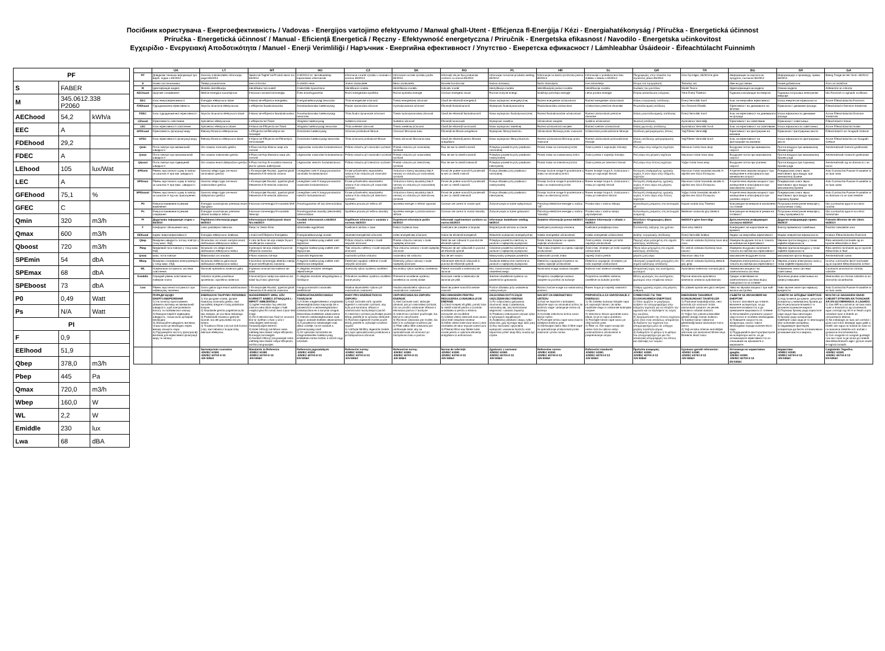Посібник користувача - Енергоефективність / Vadovas - Energijos vartojimo efektyvumo / Manwal għall-Utent - Effiċjenza fl-Enerġija / Kézi - Energiahatékonyság / Příručka - Energetická účinnost
Príručka - Energetická účinnosť / Manual - Eficiență Energetică / Ręczny - Efektywność energetyczna / Priručnik - Energetska efikasnost / Navodilo - Energetska učinkovitost
Εγχειρίδιο - Ενεργειακή Αποδοτικότητα / Manuel - Enerji Verimliliği / Наръчник - Енергийна ефективност / Упутство - Енеретска ефикасност / Lámhleabhar Úsáideoir - Éifeachtúlacht Fuinnimh
| PF | | |
| --- | --- | --- |
| S | FABER | |
| M | 345.0612.338 P2060 | |
| AEChood | 54,2 | kWh/a |
| EEC | A | |
| FDEhood | 29,2 | |
| FDEC | A | |
| LEhood | 105 | lux/Wat |
| LEC | A | |
| GFEhood | 75,1 | % |
| GFEC | C | |
| Qmin | 320 | m3/h |
| Qmax | 600 | m3/h |
| Qboost | 720 | m3/h |
| SPEmin | 54 | dbA |
| SPEmax | 68 | dbA |
| SPEboost | 73 | dbA |
| P0 | 0,49 | Watt |
| Ps | N/A | Watt |
| PI | | |
| F | 0,9 | |
| EElhood | 51,9 | |
| Qbep | 378,0 | m3/h |
| Pbep | 445 | Pa |
| Qmax | 720,0 | m3/h |
| Wbep | 160,0 | W |
| WL | 2,2 | W |
| Emiddle | 230 | lux |
| Lwa | 68 | dBA |
| | UA | LT | MT | HU | CZ | SK | RO | PL | HR | SL | GR | TR | BG | SR | GA |
| --- | --- | --- | --- | --- | --- | --- | --- | --- | --- | --- | --- | --- | --- | --- | --- |
| PF | Довідкова технічна інформація про виріб, згідно з 65/2014 | Gaminio mikrokortelės informacija pagal 65/2014 | Skeda tat-Tagħrif tal-Prodott skont nru 65/2014 | A 65/2014 sz. termékadatlap kapcsolatos információk | Informace o kartě výrobku v souladu s normou 65/2014 | Informácie na liste výrobku podľa 65/2014 | Informații de pe fișa produsului conform cu norma 65/2014 | Informacje na karcie produktu według 65/2014 | Informacije na kartici proizvoda prema 65/2014 | Informacije o podatkovnem listu izdelka v skladu s 65/2014 | Πληροφορίες στην πλακέτα του προϊόντος βάσει 65/2014 | Ürün fişi bilgisi, 65/2014'e göre | Информация за картата на продукта, съгласно 65/2014 | Информација о производу, према 65/2014 | Bileog Táirge de réir Uimh. 65/2014 |
| S | Назва постачальника | Tiekėjo pavadinimas | Isem il-fornitur | A szállító neve | Jméno dodavatele | Meno dodávateľa | Numele furnizorului | Nazwa dostawcy | Naziv dobavljača | Ime dobavitelja | Όνομα του προμηθευτή | Tedarikçi adı | Име на доставчик | Назив добављача | Ainm an tsoláthraí |
| M | Ідентифікація моделі | Modelio identifikacija | Identifikatur tal-mudell | A készülék típusszáma | Identifikace modelu | Identifikácia modelu | Indicativ model | Identyfikacja modelu | Identifikacijski podaci modela | Identifikacija modela | Κωδικός του μοντέλου | Model Tanımı | Идентификация на модела | Ознака модела | Aitheantóir an mhúnla |
| AEChood | Щорічне споживання | Metinis energijos suvartojimas | Il-konsum annwali tal-enerġija | Éves áramfogyasztás | Roční energetická spotřeba | Ročná spotreba energie | Consum energetic anual | Roczne zużycie energii | Godišnja potrošnja energije | Letna poraba energije | Ετήσια κατανάλωση ενέργειας | Yıllık Enerji Tüketimi | Годишна консумация на енергия | Годишња потрошња електричне енергије | Ídiú Fuinnimh in aghaidh na Bliana |
| EEC | Клас енергоефективності | Energijos efektyvumo klasė | Il-klassi tal-effiċjenza enerġetika | Energiahatékonysági besorolás | Třída energetické účinnosti | Trieda energetickej účinnosti | Clasă de eficiență energetică | Klasa wydajności energetycznej | Razred energetske učinkovitosti | Razred energetske učinkovitosti | Κλάση ενεργειακής απόδοσης | Enerji Verimlilik Sınıfı | Клас на енергийна ефективност | Класа енергетске ефикасности | Aicme Éifeachtúlachta Fuinnimh |
| FDEhood | Гідродинамічна ефективність | Skysčio dinaminis efektyvumas | L-effiċjenza fluwidodinamika | Áramlásdinamikai hatékonyság | Fluidní dynamická účinnost | Hydrodynamická účinnosť | Eficiență fluidodinamică | Wydajność fluidodynamiczna | Fluidodinamička učinkovitost | Učinkovitost pretočne dinamike | Ρευστοδυναμική απόδοση | Sıvı Dinamik Etkinlik | Ефективност на динамиката на флуида | Ефикасност динамике флуида | Éifeachtúlacht Dinimice Sreabháin |
| FDEC | Клас гідродинамічної ефективності | Skysčio dinaminio efektyvumo klasė | Il-klassi tal-effiċjenza fluwidodinamika | Áramlásdinamikai hatékonysági besorolás | Třída fluidní dynamické účinnosti | Trieda hydrodynamickej účinnosti | Clasă de eficiență fluidodinamică | Klasa wydajności fluidodynamicznej | Razred fluidodinamičke učinkovitosti | Razred učinkovitosti pretočne dinamike | Κλάση ρευστοδυναμικής απόδοσης | Enerji Verimlilik Sınıfı | Клас на ефективност на динамиката на флуида | Класа ефикасности динамике флуида | Aicme Éifeachtúlachta Dinimice Sreabháin |
| LEhood | Ефективність освітлення | Apšvietimo efektyvumas | L-effiċjenza tat-Tidwil | Világítási hatékonyság | Světelná účinnost | Svetelná účinnosť | Eficiență luminoasă | Wydajność świetlna | Učinkovitost rasvjete | Svetilna učinkovitost | Φωτεινή απόδοση | Aydınlatma Verimliliği | Ефективност на осветяване | Ефикасност осветљења | Éifeachtúlacht Solais |
| LEC | Клас ефективності освітлення | Apšvietimo efektyvumo klasė | Il-Klassi tal-Effiċjenza tat-Tidwil | Világítási hatékonysági besorolás | Třída světelné účinnosti | Trieda svetelnej účinnosti | Clasă de eficiență luminoasă | Klasa wydajności świetlnej | Razred učinkovitosti rasvjete | Razred svetilne učinkovitosti | Κλάση φωτεινής απόδοσης | Aydınlatma Verimlilik Sınıfı | Клас на ефективност на осветяване | Класа ефикасности осветљења | Aicme Éifeachtúlachta Solais |
| GFEhood | Ефективність фільтрації жиру | Riebalų filtravimo efektyvumas | L-Effiċjenza tal-Filtrazzjoni tal-Grassijiet | Zsírszűrési hatékonyság | Účinnost protitukové filtrace | Účinnosť filtrovania tuku | Eficiență de filtrare antigrăsimi | Wydajność filtracji tłuszczu | Učinkovitost filtriranja protiv masnoće | Učinkovitost protimaščobne filtracije | Απόδοση φιλτραρίσματος λίπους | Yağ Filtresi Verimliliği | Ефективност на филтриране на мазнини | Ефикасност филтрирања масти | Éifeachtúlacht um Scagadh Gréisce |
| GFEC | Клас ефективності фільтрації жиру | Riebalų filtravimo efektyvumo klasė | Il-Klassi tal-Effiċjenza tal-Filtrazzjoni tal-Grassijiet | Zsírszűrési hatékonysági besorolás | Třída účinnosti protitukové filtrace | Trieda účinnosti filtrovania tuku | Clasă de eficiență pentru filtrarea antigrăsimi | Klasa wydajności filtracji tłuszczu | Razred učinkovitosti filtriranja protiv masnoće | Razred učinkovitosti protimaščobne filtracije | Κλάση απόδοσης φιλτραρίσματος λίπους | Yağ Filtresi Verimlilik Sınıfı | Клас на ефективност на филтриране на мазнини | Класа ефикасности филтрирања масти | Aicme Éifeachtúlachta um Scagadh Gréisce |
| Qmin | Потік повітря при мінімальній швидкості | Oro srautas minimaliu greičiu | Il-Fluss tal-Arja Minimu waqt użu normali | Légáramlás minimális fordulatszámon | Průtok vzduchu při minimální rychlosti | Prietok vzduchu pri minimálnej rýchlosti | Flux de aer la viteză minimă | Przepływ powietrza przy prędkości minimalnej | Protok zraka na minimalnoj brzini | Zračni pretok z najmanjšo hitrostjo | Ροή αέρα στην ελάχιστη ταχύτητα | Minimum hızda hava akışı | Въздушен поток при минимална скорост | Проток ваздуха при минималној брзини рада | Aershreabhadh Íosta le gnáthúsáid |
| Qmax | Потік повітря при максимальній швидкості | Oro srautas maksimaliu greičiu | Il-Fluss tal-Arja Massimu waqt użu normali | Légáramlás maximális fordulatszámon | Průtok vzduchu při maximální rychlosti | Prietok vzduchu pri maximálnej rýchlosti | Flux de aer la viteză maximă | Przepływ powietrza przy prędkości maksymalnej | Protok zraka na maksimalnoj brzini | Zračni pretok z največjo hitrostjo | Ροή αέρα στη μέγιστη ταχύτητα | Maximum hızda hava akışı | Въздушен поток при максимална скорост | Проток ваздуха при максималној брзини рада | Aershreabhadh Uasta le gnáthúsáid |
| Qboost | Потік повітря при підвищеній швидкості | Oro srautas esant didėjančiam greičiui | Il-Fluss tal-Arja fil-modalità intensiva jew ta' qawwa addizzjonali | Légáramlás intenzív fordulatszámon | Průtok vzduchu při intenzivní rychlosti | Prietok vzduchu pri intenzívnej rýchlosti | Flux de aer la viteză intensivă | Przepływ powietrza przy prędkości intensywnej | Protok zraka na intenzivnoj brzini | Zračni pretok pri intenzivni hitrosti | Ροή αέρα στην έντονη ταχύτητα | Yoğun hızda hava akışı | Въздушен поток при усилена скорост | Проток ваздуха при појачаној брзини рада | Aershreabhadh ag an diansocrú / an socrú |
| SPEmin | Рівень акустичного шуму в повітрі за шкалою А при мін. швидкості. | Garsinio slėgio lygis ore esant minimaliam greičiui | L-Emissjonijiet Akustiċi, ippeżati għall-frekwenza A fil-veloċità minima | Levegőben mért A hangnyomásszint minimális fordulatszámon | Emise průměrného akustického výkonu A do vzduchu při minimální rychlosti | Vzduchom šírený akustický tlak A meraný vo vzduchu pri minimálnej rýchlosti | Emisii de putere sonoră A ponderată la aer cu viteză minimă | Emisja dźwięku przy prędkości minimalnej | Emisija zvučne snage A-ponderirane u zraku na minimalnoj brzini | Raven emisije hrupa A, izračunana v zraku pri najmanjši hitrosti | Εκπομπή σταθμισμένης ηχητικής ισχύος A στον αέρα στην ελάχιστη ταχύτητα | Minimum hızda havadaki akustik A-ağırlıklı ses Gücü Emisyonu | A-претеглена звукова мощност при изхвърляне в атмосферата при минимална скорост | Пондерисана снага звука емитованог кроз ваздух при минималној брзини | Astú Cumhachta Fuaime A-ualaithe ar an luas íosta |
| SPEmax | Рівень акустичного шуму в повітрі за шкалою А при макс. швидкості. | Garsinio slėgio lygis ore esant maksimaliam greičiui | L-Emissjonijiet Akustiċi, ippeżati għall-frekwenza A fil-veloċità massima | Levegőben mért A hangnyomásszint maximális fordulatszámon | Emise průměrného akustického výkonu A do vzduchu při maximální rychlosti | Vzduchom šírený akustický tlak A meraný vo vzduchu pri maximálnej rýchlosti | Emisii de putere sonoră A ponderată la aer cu viteză maximă | Emisja dźwięku przy prędkości maksymalnej | Emisija zvučne snage A-ponderirane u zraku na maksimalnoj brzini | Raven emisije hrupa A, izračunana v zraku pri največji hitrosti | Εκπομπή σταθμισμένης ηχητικής ισχύος A στον αέρα στη μέγιστη ταχύτητα | Maximum hızda havadaki akustik A-ağırlıklı ses Gücü Emisyonu | A-претеглена звукова мощност при изхвърляне в атмосферата при максимална скорост | Пондерисана снага звука емитованог кроз ваздух при максималној брзини | Astú Cumhachta Fuaime A-ualaithe ar an luas uasta |
| SPEboost | Рівень акустичного шуму в повітрі за шкалою А під час прискорення. | Garsinio slėgio lygis ore esant didėjančiam greičiui | L-Emissjonijiet Akustiċi, ippeżati għall-frekwenza A fil-veloċità intensiva | Levegőben mért A hangnyomásszint intenzív fordulatszámon | Emise průměrného akustického výkonu A do vzduchu při intenzivní rychlosti | Vzduchom šírený akustický tlak A meraný vo vzduchu pri intenzívnej rýchlosti | Emisii de putere sonoră A ponderată la aer cu viteză intensivă | Emisja dźwięku przy prędkości intensywnej | Emisija zvučne snage A-ponderirane u zraku na intenzivnoj brzini | Raven emisije hrupa A, izračunana v zraku pri intenzivni hitrosti | Εκπομπή σταθμισμένης ηχητικής ισχύος A στον αέρα στην έντονη ταχύτητα | Yoğun hızda havadaki akustik A-ağırlıklı ses Gücü Emisyonu | A-претеглена звукова мощност при изхвърляне в атмосферата при усилена скорост | Пондерисана снага звука емитованог кроз ваздух при појачаној брзини | Astú Cumhachta Fuaime A-ualaithe ar an dianluas nó an luas treisithe |
| P0 | Енергоспоживання в режимі вимкнення | Energijos suvartojimas prietaisui esant išjungtam | Il-konsum tal-enerġija fil-modalità Mitfi | Áramfogyasztás off (ki) üzemmódban | Spotřeba proudu při režimu off | Spotreba energie v režime vypnutia | Consum de curent în modul oprit | Zużycie prądu w trybie wyłączonym | Potrošnja električne energije u načinu "off" | Poraba toka v načinu izklopa | Κατανάλωση ρεύματος στη λειτουργία off | Kapalı modda Güç Tüketimi | Консумация на енергия в изключено състояние | Потрошња електричне енергије у искљученом стању | Ídiú cumhachta agus é sa mhód múchta |
| Ps | Енергоспоживання в режимі очікування | Energijos suvartojimas prietaisui dirbant budėjimo režimu | Il-konsum tal-enerġija fil-modalità Stennija | Áramfogyasztás standby (készenléti) üzemmódban | Spotřeba proudu při režimu standby | Spotreba energie v pohotovostnom režime | Consum de curent în modul standby | Zużycie prądu w trybie gotowości | Potrošnja električne energije u načinu "standby" | Poraba toka v načinu stanja pripravljenosti | Κατανάλωση ρεύματος στη λειτουργία αναμονής | Bekleme modunda güç tüketimi | Консумация на енергия в режим на готовност | Потрошња електричне енергије у стању приправности | Ídiú cumhachta agus é sa mhód fuireachais |
| PI | Додаткова інформація згідно з 66/2014 | Papildoma informacija pagal 66/2014 | Informazzjoni Addizzjonali skont Nru 66/2014 | További információk a 66/2014 szerint | Doplňkové informace v souladu s normou 66/2014 | Doplnkové informácie podľa 66/2014 | Informații suplimentare conform cu norma 66/2014 | Informacje dodatkowe według 66/2014 | Dodatne informacije prema 66/2014 | Dodatne informacije v skladu s 66/2014 | Επιπλέον πληροφορίες βάσει 66/2014 | 66/2014'e göre ilave bilgi | Допълнителна информация съгласно 66/2014 | Додатне информације према 66/2014 | Faisnéis Bhreise de réir Uimh. 66/2014 |
| F | Коефіцієнт збільшення часу | Laiko padidėjimo faktorius | Fattur ta' żieda fil-ħin | Időnövelési együttható | Koeficient nárůstu v čase | Faktor zvýšenia času | Coeficient de creștere a timpului | Współczynnik wzrostu w czasie | Koeficijent povećanja vremena | Koeficient podaljšanja časa | Συντελεστής αύξησης του χρόνου | Süre artış faktörü | Коефициент на нарастване на времето | Фактор временског повећања | Fachtóir méadaithe ama |
| EElhood | Індекс енергоефективності | Energijos efektyvumo indeksas | L-Indiċi tal-Effiċjenza Enerġetika | Energiahatékonysági mutató | Ukazatel energetické účinnosti | Index energetickej účinnosti | Indice de eficiență energetică | Wskaźnik wydajności energetycznej | Indeks energetske učinkovitosti | Indeks energetske učinkovitosti | Δείκτης ενεργειακής απόδοσης | Enerji Verimlilik İndeksi | Индекс на енергийна ефективност | Индекс енергетске ефикасности | Innéacs Éifeachtúlachta Fuinnimh |
| Qbep | Виміряна швидкість потоку повітря у точці макс. ККД | Išmatuotas oro srauto santykis esant didžiausiam efektyvumo taškui | Ir-rata tal-fluss tal-arja mkejla fil-punt tal-effiċjenza massima | A legjobb hatékonyság mellett mért légházam | Průtok vzduchu měřený v bodě nejvyšší účinnosti | Prietok vzduchu meraný v bode najlepšej účinnosti | Debit de aer măsurat în punctul de eficiență optimă | Przepływ powietrza mierzony w punkcie o najlepszej wydajności | Dotok zraka izmjeren na mjestu najbolje učinkovitosti | Zračni pretok, izmerjen pri točki največje učinkovitosti | Παροχή αέρα μετρημένη στο σημείο καλύτερης απόδοσης | En verimli noktada ölçülmüş hava akış oranı | Измерен въздушен поток в точката на най-висока ефективност | Мерени проток ваздуха у тачки највеће ефикасности | Ráta aersreafa tomhaiste ag an bpointe éifeachtúla is fearr |
| Pbep | Виміряний тиск повітря у точці макс. ККД | Išmatuoto oro slėgis esant didžiausiam efektyvumo taškui | Il-pressjoni tal-arja mkejla fil-punt tal-effiċjenza massima | A legjobb hatékonyság mellett mért légnyomás | Tlak vzduchu měřený v bodě nejvyšší účinnosti | Tlak vzduchu meraný v bode najlepšej účinnosti | Presiune de aer măsurată în punctul de eficiență optimă | Ciśnienie powietrza mierzone w punkcie o najlepszej wydajności | Tlak zraka izmjeren na mjestu najbolje učinkovitosti | Zračni tlak, izmerjen pri točki največje učinkovitosti | Πίεση αέρα μετρημένη στο σημείο καλύτερης απόδοσης | En verimli noktada ölçülmüş hava basıncı | Измерено въздушно налягане в точката на най-висока ефективност | Мерени притисак ваздуха у тачки највеће ефикасности | Ráta aerbhrú tomhaiste ag an bpointe éifeachtúla is fearr |
| Qmax | макс. потік повітря | Maksimalus oro srautas | Il-fluss massimu tal-arja | maximális légáramlás | maximální průtok vzduchu | maximálny tok vzduchu | flux de aer maxim | Maksymalny przepływ powietrza | maksimalni protok zraka | največji zračni pretok | μέγιστη ροή αέρα | Maximum akış hızı | максимален въздушен поток | максималан проток ваздуха | Aershreabhadh uasta |
| Wbep | Виміряна споживана електроенергія у точці макс. ККД | Išmatuota elektros galia esant didžiausiam efektyvumo taškui | Il-kontribut tal-enerġija elettrika mkejla fil-punt tal-effiċjenza massima | A legjobb hatékonyság mellett mért elektromos betáplálás | Elektrické napájení měřené v bodě nejvyšší účinnosti | Elektrický príkon meraný v bode najlepšej účinnosti | Alimentare electrică măsurată în punctul de eficiență optimă | Zasilanie elektryczne mierzone w punkcie o najlepszej wydajności | Električno napajanje izmjereno na mjestu najbolje učinkovitosti | Električno napajanje, izmerjeno pri točki največje učinkovitosti | Ηλεκτρική τροφοδοσία μετρημένη στο σημείο καλύτερης απόδοσης | En verimli noktada ölçülmüş elektrik güç girişi | Измерена електрическа мощност в точката на най-висока ефективност | Мерена улазна електрична снага у тачки највеће ефикасности | Ionchur cumhachta leictrí tomhaiste ag an bpointe éifeachtúlachta is fearr |
| WL | Номінальна потужність системи освітлення | Nominali apšvietimo sistemos galia | Il-qawwa nominali tas-sistema tat-tidwil | A világítási rendszer névleges teljesítménye | Jmenovitý výkon systému osvětlení | Nominálny výkon systému osvetlenia | Putere nominală a sistemului de iluminat | Moc znamionowa systemu oświetleniowego | Nominalna snaga sustava rasvjete | Nazivna moč sistema osvetljave | Ονομαστική ισχύς του συστήματος φωτισμού | Aydınlatma sisteminin nominal gücü | Номинална мощност на осветителната система | Номинална снага система осветљења | Cumhacht ainmniúil an chórais soilsithe |
| Emiddle | Середній рівень освітлення на поверхні плити | Vidutinis viryklės paviršiaus apvietimas i apvietimo sistemos | Il-luminazzjoni medja tas-sistema tat-tidwil fuq il-wiċċ għat-tisjir | A világítási rendszer átlagvilágítása a főzőlapon | Průměrné osvětlení systému osvětlení varné plochy | Priemerné osvetlenie systému osvetlenia na varnej doske | Iluminare medie a sistemului de iluminat pe plită | Średnie oświetlenie systemu na powierzchni gotowania | Prosječno osvjetljenje sustava rasvjete na površini za kuhanje | Povprečna osvetlitev sistema osvetlitve na kuhalni površini | Μέσος φωτισμός του συστήματος φωτισμού στην επιφάνεια εστιών | Pişirme alanında aydınlatma sisteminin ortalama aydınlatması | Средно осветяване на осветителната система върху повърхността за готвене | Просечна јачина осветљења на грејној површини | Meánsoilsiú an chórais soilsithe ar an dromchla cócaireachta |
| Lwa | Рівень акустичної потужності при найвищому значенні | Garso galios lygis esant aukščiausiam nustatymui | L-Emissjonijiet Akustiċi, ippeżati għall-frekwenza A fil-veloċità massima | Hangnyomásszint maximális beállításnál | Hladina akustického výkonu při maximálním nastavení | Hladina akustického výkonu pri maximálnom nastavení | Nivel de putere sonoră la setare maximă | Poziom dźwięku przy ustawieniu maksymalnym | Razina zvučne snage na maksimalnoj postavci | Raven hrupa pri največji nastavitvi | Στάθμη ηχητικής ισχύος στη μέγιστη ρύθμιση | En yüksek ayarda ses gücü seviyesi | Ниво на звукова мощност при най-висока настройка | Ниво звучне снаге при највишој вредности | Astú Cumhachta Fuaime A-ualaithe ar an luas uasta |
| | ПОРАДИ ЩОДО ЕНЕРГОЗБЕРЕЖЕННЯ 1) На початку приготування увімкніть витяжку на мінімальній швидкості, щоб контролювати вологу та позбавитися запаху. 2) Використовуйте підвищену швидкість, тільки коли це вкрай необхідно 3) Збільшуйте швидкість витяжки, тільки коли це необхідно через велику кількість пари 4) Підтримуйте чистоту фільтра(-ів) витяжки для ефективної фільтрації жиру та запаху. | ENERGIJOS TAUPYMO PATARIMAI 1) Kai įjungiate viryklę, įjunkite trauktuvą minimaliu greičiu, kad sumažėtų drėgmė ir būtų pašalintas kvapas. 2) Naudokite greičio pagreitinimą tik tais atvejais, jei yra tikrai reikalinga. 3) Padidinkite trauktuvo greitį tik tuomet, kai dėl garų kiekio tai yra būtina. 4) Trauktuvo filtras (-ai) turi būti švarus (-ūs), kad riebalai ir kvapai būtų šalinami efektyviai. | SUĠĠERIMENTI GĦAL UŻU KORRETT SABIEX JITNAQQAS L-IMPATT AMBJENTALI: 1) Ixgħel l-estrattur fuq veloċità minima meta tibda ssajjar u ħalli mixgħul għal ftit minuti wara li jkun lest il-tisjir. 2) Żid il-veloċità biss f'każ ta' ammont kbir ta' duħħan u fwar u uża l-veloċità(jiet) intensiva(i) f'sitwazzjonijiet estremi. 3) Ibdel il-filtru(i) tal-faħam meta meħtieġ biex tikseb l-aħjar effiċjenza fit-tnaqqis tal-irwejjaħ. 4) Naddaf il-filtru(i) tal-grassijiet meta meħtieġ biex tikseb l-aħjar effiċjenza tal-filtru tal-grassijiet. | ENERGIATAKARÉKOSSÁGI TANÁCSOK 1) A főzés megkezdésekor a legkisebb sebességfokozaton kapcsolja be a páraelszívót a nedvességtartalom szabályozása és a konyhai szagok eltávolítása érdekében alkalmazzon 2) Intenzív sebességfokozatot csak nagyon indokolt esetben alkalmazzon 3) A páraelszívó sebességét csak akkor növelje, ha ez indokolt a gőzmennyiség miatt 4) Az optimális zsírszűrési és szagmentesítési hatékonyság érdekében tartsa tisztán a szűrőt vagy szűrőket. | RADY PRO ENERGETICKOU ÚSPORU: 1) Když začínáte vařit, spusťte digestoř s minimální rychlostí, aby byla pod kontrolou vlhkost a odstraňování kuchyňských pachů 2) Intenzivní rychlost používejte pouze tehdy, jestliže je to opravdu nezbytné 3) Rychlost digestoře zvyšte pouze tehdy, jestliže to vyžaduje množství výparů 4) Udržujte filtr/filtry digestoře čisté/é, aby byla optimalizovaná protituková a protizápachová účinnost. | ODPORÚČANIA NA ÚSPORU ENERGIE 1) Keď začínate variť, aktivujte odsávač pár pri minimálnej rýchlosti, čím sa umožní odsávanie vlhkosti a eliminácia pachov z kuchyne 2) Intenzívnu rýchlosť používajte, iba keď je to nevyhnutné 3) Rýchlosť odsávača pár zvýšte, iba keď si to vyžaduje množstvo pár 4) Filter alebo filtre odsávača pár udržiavajte čisté, aby sa optimalizovala ich účinnosť pri zachytávaní tuku a pachov | RECOMANDĂRI PENTRU REDUCEREA CONSUMULUI DE ENERGIE 1) Când începeți să gătiți, porniți hota la viteză minimă pentru a controla umiditatea și pentru a elimina mirosurile din bucătărie 2) Utilizați viteza intensivă doar atunci când este neapărat necesar 3) Măriți viteza hotei doar atunci când cantitatea de abur impune acest lucru 4) Păstrați filtrul sau filtrele hotei curate pentru a optimiza eficiența antigrăsimi și antimirosuri. | ZALECENIA DOTYCZĄCE OSZCZĘDNOŚCI ENERGII 1) Po rozpoczęciu gotowania, uruchomić okap z prędkością minimalną tak, aby kontrolować wilgotność i usuwać zapachy 2) Prędkości intensywne używać tylko w sytuacjach wyjątkowych 3) Zwiększać prędkość okapu, tylko wówczas, gdy wymaga tego ilość pary 4) Aby zachować optymalną wydajność usuwania tłuszczu oraz zapachów przez okap filtry muszą być czyste. | SAVJETI ZA ENERGETSKU UŠTEDU 1) Kad se započne s kuhanjem, uključite napu na minimalnu brzinu za kontrolu vlage i uklanjanje mirisa od kuhanja 2) Koristite intenzivnu brzinu samo kad je nužno 3) Povećajte brzinu nape samo kad to zahtijeva količina pare 4) Održavajte čistim filtar ili filtre nape za optimiziranje učinkovitosti protiv masnoće i protiv mirisa. | PRIPOROČILA ZA VARČEVANJE Z ENERGIJO 1) Ob začetku kuhanja vklopite napo pri najmanjši hitrosti, da lahko nadzirate vlago in odstranite kuhinjske vonjave. 2) Intenzivno hitrost uporabite samo takrat, ko je to nujno potrebno. 3) Povišajte hitrost nape samo pri večji količini pare. 4) Filter oz. filtri nape morajo biti vedno čisti za njihovo večjo protimaščobno učinkovitost in preprečevanje vonjav. | ΣΥΜΒΟΥΛΕΣ ΓΙΑ ΤΗΝ ΕΞΟΙΚΟΝΟΜΗΣΗ ΕΝΕΡΓΕΙΑΣ 1) Όταν αρχίζετε το μαγείρεμα, ανάβετε τον απορροφητήρα στην ελάχιστη ταχύτητα για να ελέγξετε την υγρασία και να εξαλείψετε τις οσμές της κουζίνας 2) Χρησιμοποιείτε την έντονη ταχύτητα μόνο όταν είναι απολύτως απαραίτητο 3) Αυξάνετε την ταχύτητα του απορροφητήρα μόνο αν υπάρχει μεγάλη ποσότητα ατμών 4) Καθαρίζετε το φίλτρο ή τα φίλτρα του απορροφητήρα για μια πιο αποδοτική απορρόφηση του λίπους και εξάλειψη των οσμών. | ENERJİDEN TASARRUF KONUSUNDAKİ TAVSİYELER 1) Pişirmeye başladığınızda, nem kontrolü için minimum hızda davlumbazı çalıştırın ve yemek kokularını ortadan kaldırın. 2) Yoğun hızı yalnızca kesinlikle gerekli olduğu zaman kullanın. 3) Sadece buhar miktarının gerektirdiği kadar davlumbaz hızını artırın. 4) Yağ ve koku önleme verimliliğini arttırmak için davlumbaz filtresi veya filtrelerini temiz tutun. | СЪВЕТИ ЗА ИКОНОМИЯ НА ЕНЕРГИЯ 1) Когато започвате да готвите, включете аспиратора, за да намалите влажността и да премахнете миризмата от готвене. 2) Използвайте усилената скорост само когато е особено необходимо. 3) Повишете скоростта на аспиратора, когато това е необходимо поради количеството пара. 4) Поддържайте филтъра/филтрите на аспиратора чисти, за да оптимизирате ефективността по отношение на мазнините и миризмите. | САВЕТИ ЗА ШТЕДЊУ ЕНЕРГИЈЕ 1) Кад почнете да кувате, укључите аспиратор у минималној брзини да бисте регулисали влажност и уклонили кухињске мирисе 2) Појачану брзину рада користите само кад је баш неопходно. 3) Брзину рада аспиратора повећајте само када је то неопходно због количине испарења. 4) Одржавајте филтер(е) аспиратора да бисте оптимизовали уклањање масти и мириса. | MOLTAÍ LE HAGHAIDH ÚSÁID CHEART D'FHONN AN TIONCHAR AR AN GCOMHSHAOL A LAGHDÚ: 1) Cas AIR an cochall ar an luas íosta nuair a thosóidh tú ag cócaireacht agus coinnigh ag rith é ar feadh cúpla nóiméad nuair a bheidh an chócaireacht déanta. 2) Ná méadaigh an luas ach amháin i gcás cuid mhór deataigh agus gaile a bheith ann agus ná húsáid an luas nó na luasanna treisithe ach amháin i gcásanna tromchúiseacha. 3) Cuir scagaire nó scagairí gualaigh nua ann nuair is gá ionas go mbeidh dea-éifeachtúlacht aige i gcónaí maidir le laghdú bolaidh. |
| | | Normatyvinės nuorodos -EN/IEC 61591 -EN/IEC 60704-2-13 -EN 50564 | Standards ta Referenza -EN/IEC 61591 -EN/IEC 60704-2-13 -EN 50564 | Referencia jogszabályok: -EN/IEC 61591 -EN/IEC 60704-2-13 EN 50564 | Referenční normy: -EN/IEC 61591 -EN/IEC 60704-2-13 -EN 50564 | Referenčné normy: -EN/IEC 61591 -EN/IEC 60704-2-13 -EN 50564 | Norme de referință: -EN/IEC 61591 -EN/IEC 60704-2-13 -EN 50564 | Zgodność z normami: -EN/IEC 61591 -EN/IEC 60704-2-13 -EN 50564 | Referentne norme: -EN/IEC 61591 -EN/IEC 60704-2-13 -EN 50564 | Referenčni standardi: -EN/IEC 61591 -EN/IEC 60704-2-13 -EN 50564 | Πρότυπα αναφοράς: -EN/IEC 61591 -EN/IEC 60704-2-13 -EN 50564 | Uyulması gerekli referanslar: -EN/IEC 61591 -EN/IEC 60704-2-13 -EN 50564 | Източници на нормативна уредба: -EN/IEC 61591 -EN/IEC 60704-2-13 EN 50564 | Нормативи: -EN/IEC 61591 -EN/IEC 60704-2-13 -EN 50564 | Caighdeáin Tagartha: -EN/IEC 61591 -EN/IEC 60704-2-13 EN 50564 |